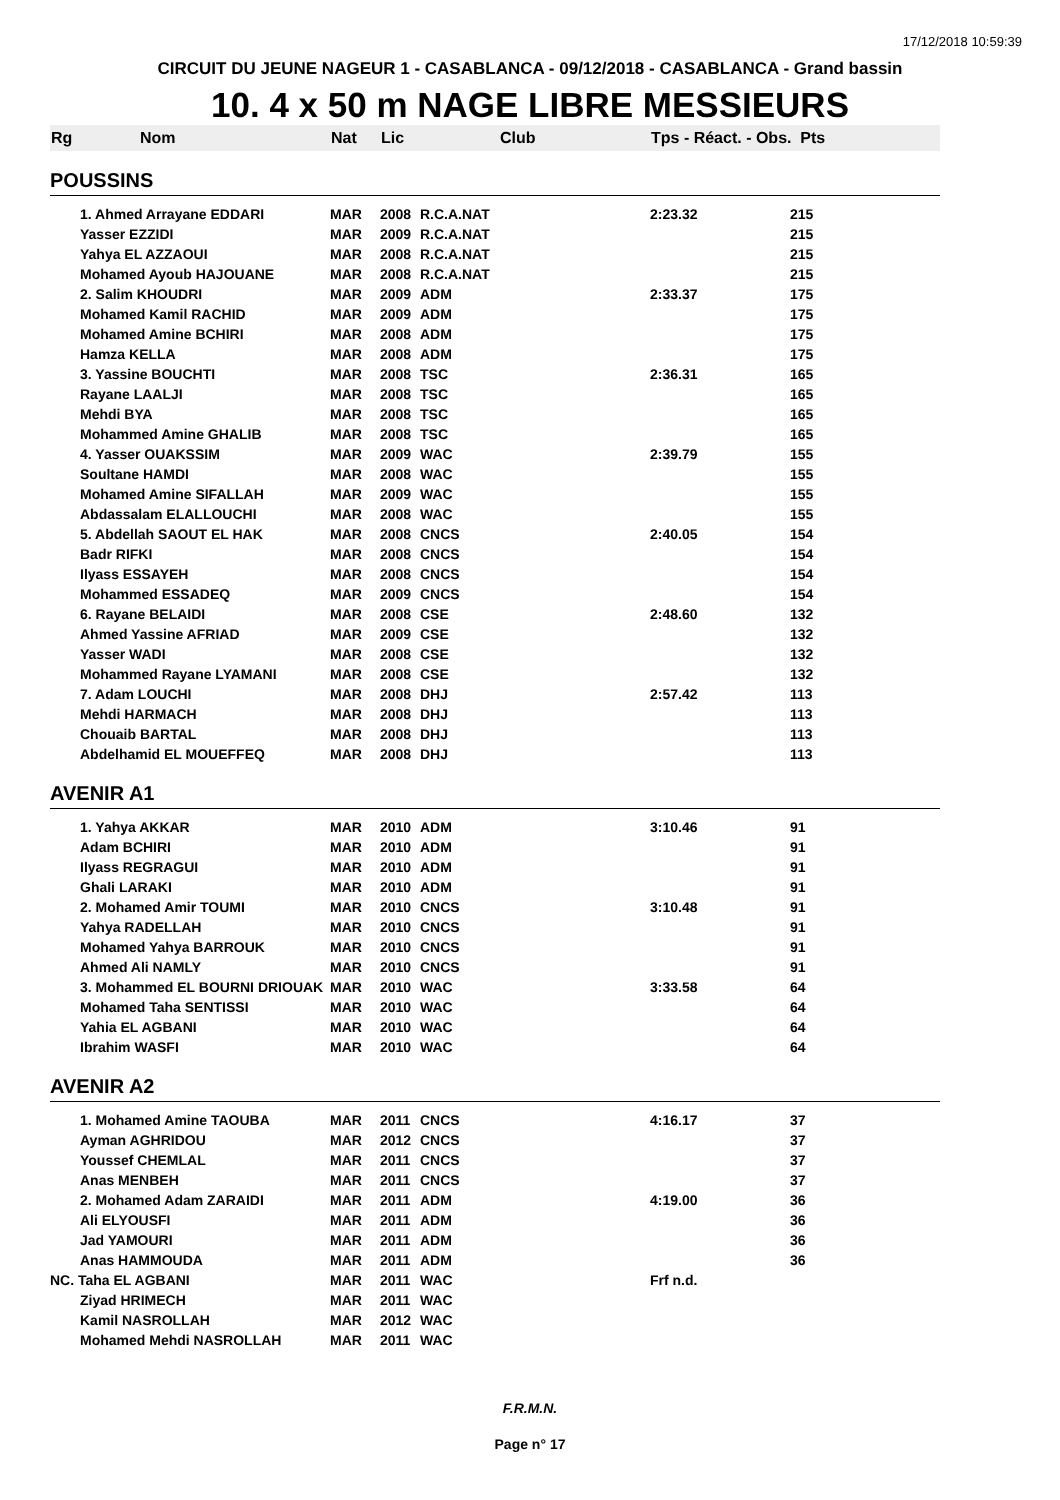17/12/2018 10:59:39
CIRCUIT DU JEUNE NAGEUR 1 - CASABLANCA - 09/12/2018 - CASABLANCA - Grand bassin
10. 4 x 50 m NAGE LIBRE MESSIEURS
| Rg | Nom | Nat | Lic | Club | Tps - Réact. - Obs. Pts | |
| --- | --- | --- | --- | --- | --- | --- |
| POUSSINS | | | | | | |
| | 1. Ahmed Arrayane EDDARI | MAR | 2008 | R.C.A.NAT | 2:23.32 | 215 |
| | Yasser EZZIDI | MAR | 2009 | R.C.A.NAT | | 215 |
| | Yahya EL AZZAOUI | MAR | 2008 | R.C.A.NAT | | 215 |
| | Mohamed Ayoub HAJOUANE | MAR | 2008 | R.C.A.NAT | | 215 |
| | 2. Salim KHOUDRI | MAR | 2009 | ADM | 2:33.37 | 175 |
| | Mohamed Kamil RACHID | MAR | 2009 | ADM | | 175 |
| | Mohamed Amine BCHIRI | MAR | 2008 | ADM | | 175 |
| | Hamza KELLA | MAR | 2008 | ADM | | 175 |
| | 3. Yassine BOUCHTI | MAR | 2008 | TSC | 2:36.31 | 165 |
| | Rayane LAALJI | MAR | 2008 | TSC | | 165 |
| | Mehdi BYA | MAR | 2008 | TSC | | 165 |
| | Mohammed Amine GHALIB | MAR | 2008 | TSC | | 165 |
| | 4. Yasser OUAKSSIM | MAR | 2009 | WAC | 2:39.79 | 155 |
| | Soultane HAMDI | MAR | 2008 | WAC | | 155 |
| | Mohamed Amine SIFALLAH | MAR | 2009 | WAC | | 155 |
| | Abdassalam ELALLOUCHI | MAR | 2008 | WAC | | 155 |
| | 5. Abdellah SAOUT EL HAK | MAR | 2008 | CNCS | 2:40.05 | 154 |
| | Badr RIFKI | MAR | 2008 | CNCS | | 154 |
| | Ilyass ESSAYEH | MAR | 2008 | CNCS | | 154 |
| | Mohammed ESSADEQ | MAR | 2009 | CNCS | | 154 |
| | 6. Rayane BELAIDI | MAR | 2008 | CSE | 2:48.60 | 132 |
| | Ahmed Yassine AFRIAD | MAR | 2009 | CSE | | 132 |
| | Yasser WADI | MAR | 2008 | CSE | | 132 |
| | Mohammed Rayane LYAMANI | MAR | 2008 | CSE | | 132 |
| | 7. Adam LOUCHI | MAR | 2008 | DHJ | 2:57.42 | 113 |
| | Mehdi HARMACH | MAR | 2008 | DHJ | | 113 |
| | Chouaib BARTAL | MAR | 2008 | DHJ | | 113 |
| | Abdelhamid EL MOUEFFEQ | MAR | 2008 | DHJ | | 113 |
| AVENIR A1 | | | | | | |
| | 1. Yahya AKKAR | MAR | 2010 | ADM | 3:10.46 | 91 |
| | Adam BCHIRI | MAR | 2010 | ADM | | 91 |
| | Ilyass REGRAGUI | MAR | 2010 | ADM | | 91 |
| | Ghali LARAKI | MAR | 2010 | ADM | | 91 |
| | 2. Mohamed Amir TOUMI | MAR | 2010 | CNCS | 3:10.48 | 91 |
| | Yahya RADELLAH | MAR | 2010 | CNCS | | 91 |
| | Mohamed Yahya BARROUK | MAR | 2010 | CNCS | | 91 |
| | Ahmed Ali NAMLY | MAR | 2010 | CNCS | | 91 |
| | 3. Mohammed EL BOURNI DRIOUAK | MAR | 2010 | WAC | 3:33.58 | 64 |
| | Mohamed Taha SENTISSI | MAR | 2010 | WAC | | 64 |
| | Yahia EL AGBANI | MAR | 2010 | WAC | | 64 |
| | Ibrahim WASFI | MAR | 2010 | WAC | | 64 |
| AVENIR A2 | | | | | | |
| | 1. Mohamed Amine TAOUBA | MAR | 2011 | CNCS | 4:16.17 | 37 |
| | Ayman AGHRIDOU | MAR | 2012 | CNCS | | 37 |
| | Youssef CHEMLAL | MAR | 2011 | CNCS | | 37 |
| | Anas MENBEH | MAR | 2011 | CNCS | | 37 |
| | 2. Mohamed Adam ZARAIDI | MAR | 2011 | ADM | 4:19.00 | 36 |
| | Ali ELYOUSFI | MAR | 2011 | ADM | | 36 |
| | Jad YAMOURI | MAR | 2011 | ADM | | 36 |
| | Anas HAMMOUDA | MAR | 2011 | ADM | | 36 |
| NC. Taha EL AGBANI | | MAR | 2011 | WAC | Frf n.d. | |
| | Ziyad HRIMECH | MAR | 2011 | WAC | | |
| | Kamil NASROLLAH | MAR | 2012 | WAC | | |
| | Mohamed Mehdi NASROLLAH | MAR | 2011 | WAC | | |
F.R.M.N.
Page n° 17